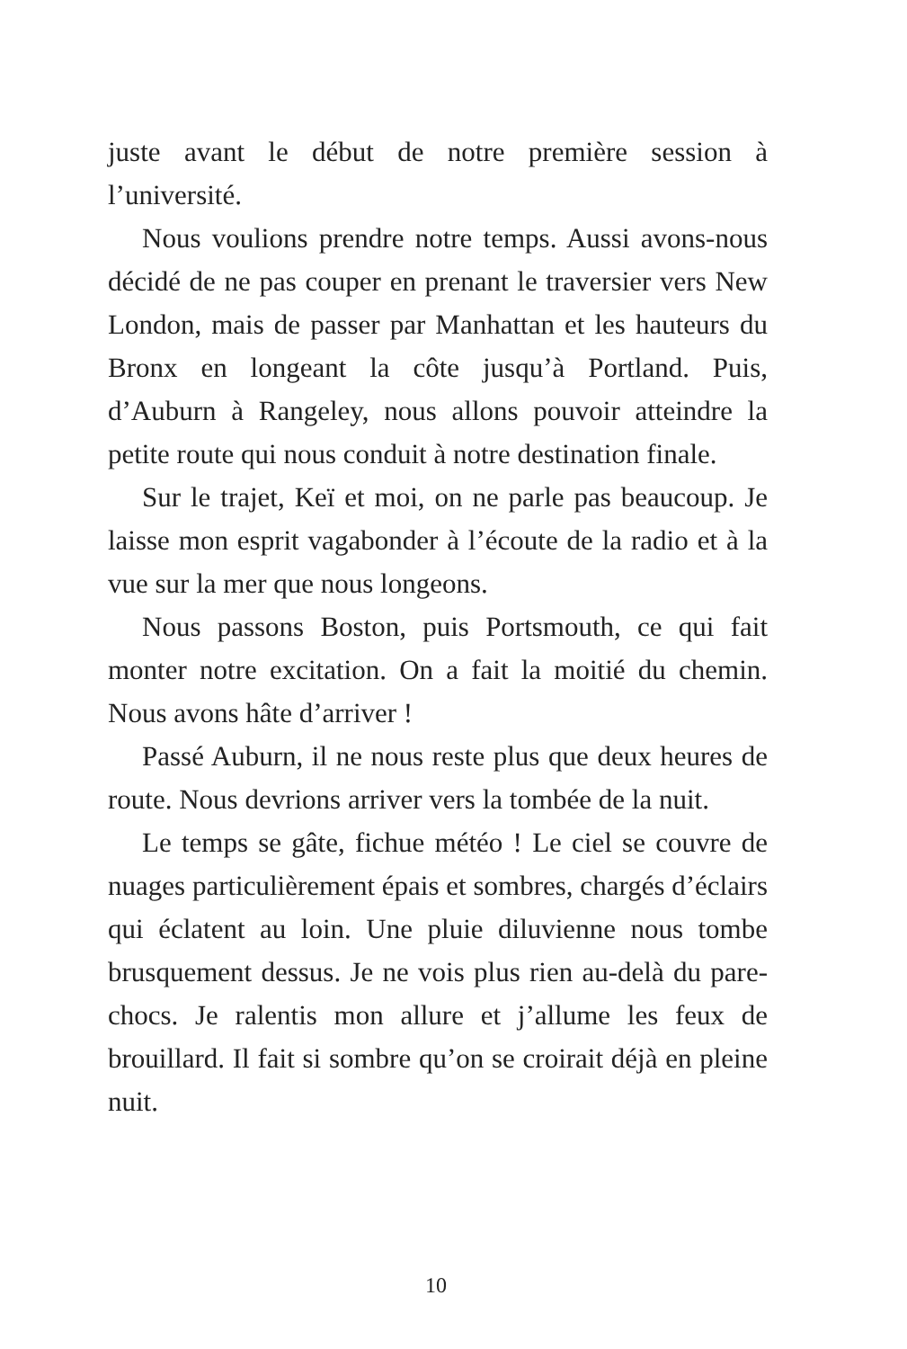juste avant le début de notre première session à l’université.
Nous voulions prendre notre temps. Aussi avons-nous décidé de ne pas couper en prenant le traversier vers New London, mais de passer par Manhattan et les hauteurs du Bronx en longeant la côte jusqu’à Portland. Puis, d’Auburn à Rangeley, nous allons pouvoir atteindre la petite route qui nous conduit à notre destination finale.
Sur le trajet, Keï et moi, on ne parle pas beaucoup. Je laisse mon esprit vagabonder à l’écoute de la radio et à la vue sur la mer que nous longeons.
Nous passons Boston, puis Portsmouth, ce qui fait monter notre excitation. On a fait la moitié du chemin. Nous avons hâte d’arriver !
Passé Auburn, il ne nous reste plus que deux heures de route. Nous devrions arriver vers la tombée de la nuit.
Le temps se gâte, fichue météo ! Le ciel se couvre de nuages particulièrement épais et sombres, chargés d’éclairs qui éclatent au loin. Une pluie diluvienne nous tombe brusquement dessus. Je ne vois plus rien au-delà du pare-chocs. Je ralentis mon allure et j’allume les feux de brouillard. Il fait si sombre qu’on se croirait déjà en pleine nuit.
10